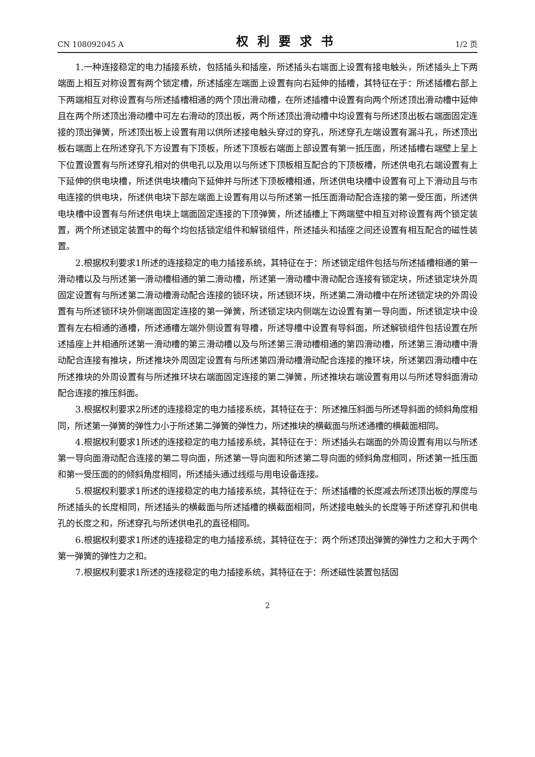CN 108092045 A 权利要求书 1/2 页
1.一种连接稳定的电力插接系统，包括插头和插座，所述插头右端面上设置有接电触头，所述插头上下两端面上相互对称设置有两个锁定槽，所述插座左端面上设置有向右延伸的插槽，其特征在于：所述插槽右部上下两端相互对称设置有与所述插槽相通的两个顶出滑动槽，在所述插槽中设置有向两个所述顶出滑动槽中延伸且在两个所述顶出滑动槽中可左右滑动的顶出板，两个所述顶出滑动槽中均设置有与所述顶出板右端面固定连接的顶出弹簧，所述顶出板上设置有用以供所述接电触头穿过的穿孔，所述穿孔左端设置有漏斗孔，所述顶出板右端面上在所述穿孔下方设置有下顶板，所述下顶板右端面上部设置有第一抵压面，所述插槽右端壁上呈上下位置设置有与所述穿孔相对的供电孔以及用以与所述下顶板相互配合的下顶板槽，所述供电孔右端设置有上下延伸的供电块槽，所述供电块槽向下延伸并与所述下顶板槽相通，所述供电块槽中设置有可上下滑动且与市电连接的供电块，所述供电块下部左端面上设置有用以与所述第一抵压面滑动配合连接的第一受压面，所述供电块槽中设置有与所述供电块上端面固定连接的下顶弹簧，所述插槽上下两端壁中相互对称设置有两个锁定装置，两个所述锁定装置中的每个均包括锁定组件和解锁组件，所述插头和插座之间还设置有相互配合的磁性装置。
2.根据权利要求1所述的连接稳定的电力插接系统，其特征在于：所述锁定组件包括与所述插槽相通的第一滑动槽以及与所述第一滑动槽相通的第二滑动槽，所述第一滑动槽中滑动配合连接有锁定块，所述锁定块外周固定设置有与所述第二滑动槽滑动配合连接的锁环块，所述锁环块，所述第二滑动槽中在所述锁定块的外周设置有与所述锁环块外侧端面固定连接的第一弹簧，所述锁定块内侧端左边设置有第一导向面，所述锁定块中设置有左右相通的通槽，所述通槽左端外侧设置有导槽，所述导槽中设置有导斜面，所述解锁组件包括设置在所述插座上并相通所述第一滑动槽的第三滑动槽以及与所述第三滑动槽相通的第四滑动槽，所述第三滑动槽中滑动配合连接有推块，所述推块外周固定设置有与所述第四滑动槽滑动配合连接的推环块，所述第四滑动槽中在所述推块的外周设置有与所述推环块右端面固定连接的第二弹簧，所述推块右端设置有用以与所述导斜面滑动配合连接的推压斜面。
3.根据权利要求2所述的连接稳定的电力插接系统，其特征在于：所述推压斜面与所述导斜面的倾斜角度相同，所述第一弹簧的弹性力小于所述第二弹簧的弹性力，所述推块的横截面与所述通槽的横截面相同。
4.根据权利要求1所述的连接稳定的电力插接系统，其特征在于：所述插头右端面的外周设置有用以与所述第一导向面滑动配合连接的第二导向面，所述第一导向面和所述第二导向面的倾斜角度相同，所述第一抵压面和第一受压面的的倾斜角度相同，所述插头通过线缆与用电设备连接。
5.根据权利要求1所述的连接稳定的电力插接系统，其特征在于：所述插槽的长度减去所述顶出板的厚度与所述插头的长度相同，所述插头的横截面与所述插槽的横截面相同，所述接电触头的长度等于所述穿孔和供电孔的长度之和，所述穿孔与所述供电孔的直径相同。
6.根据权利要求1所述的连接稳定的电力插接系统，其特征在于：两个所述顶出弹簧的弹性力之和大于两个第一弹簧的弹性力之和。
7.根据权利要求1所述的连接稳定的电力插接系统，其特征在于：所述磁性装置包括固
2